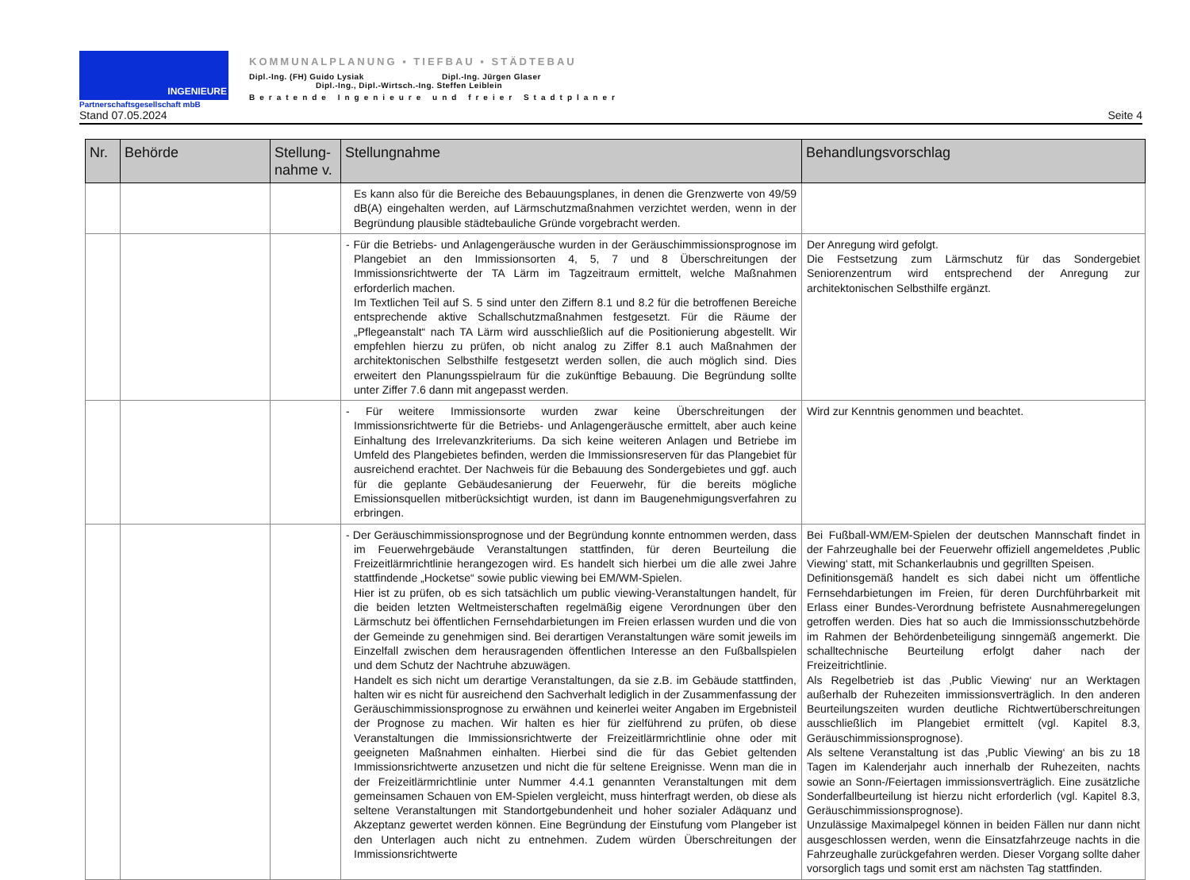INGENIEURE
Partnerschaftsgesellschaft mbB
KOMMUNALPLANUNG ▪ TIEFBAU ▪ STÄDTEBAU
Dipl.-Ing. (FH) Guido Lysiak Dipl.-Ing. Jürgen Glaser
Dipl.-Ing., Dipl.-Wirtsch.-Ing. Steffen Leiblein
Beratende Ingenieure und freier Stadtplaner
Stand 07.05.2024 Seite 4
| Nr. | Behörde | Stellung- nahme v. | Stellungnahme | Behandlungsvorschlag |
| --- | --- | --- | --- | --- |
| | | | Es kann also für die Bereiche des Bebauungsplanes, in denen die Grenzwerte von 49/59 dB(A) eingehalten werden, auf Lärmschutzmaßnahmen verzichtet werden, wenn in der Begründung plausible städtebauliche Gründe vorgebracht werden. | |
| | | | - Für die Betriebs- und Anlagengeräusche wurden in der Geräuschimmissionsprognose im Plangebiet an den Immissionsorten 4, 5, 7 und 8 Überschreitungen der Immissionsrichtwerte der TA Lärm im Tagzeitraum ermittelt, welche Maßnahmen erforderlich machen. Im Textlichen Teil auf S. 5 sind unter den Ziffern 8.1 und 8.2 für die betroffenen Bereiche entsprechende aktive Schallschutzmaßnahmen festgesetzt. Für die Räume der „Pflegeanstalt“ nach TA Lärm wird ausschließlich auf die Positionierung abgestellt. Wir empfehlen hierzu zu prüfen, ob nicht analog zu Ziffer 8.1 auch Maßnahmen der architektonischen Selbsthilfe festgesetzt werden sollen, die auch möglich sind. Dies erweitert den Planungsspielraum für die zukünftige Bebauung. Die Begründung sollte unter Ziffer 7.6 dann mit angepasst werden. | Der Anregung wird gefolgt. Die Festsetzung zum Lärmschutz für das Sondergebiet Seniorenzentrum wird entsprechend der Anregung zur architektonischen Selbsthilfe ergänzt. |
| | | | - Für weitere Immissionsorte wurden zwar keine Überschreitungen der Immissionsrichtwerte für die Betriebs- und Anlagengeräusche ermittelt, aber auch keine Einhaltung des Irrelevanzkriteriums. Da sich keine weiteren Anlagen und Betriebe im Umfeld des Plangebietes befinden, werden die Immissionsreserven für das Plangebiet für ausreichend erachtet. Der Nachweis für die Bebauung des Sondergebietes und ggf. auch für die geplante Gebäudesanierung der Feuerwehr, für die bereits mögliche Emissionsquellen mitberücksichtigt wurden, ist dann im Baugenehmigungsverfahren zu erbringen. | Wird zur Kenntnis genommen und beachtet. |
| | | | - Der Geräuschimmissionsprognose und der Begründung konnte entnommen werden, dass im Feuerwehrgebäude Veranstaltungen stattfinden, für deren Beurteilung die Freizeitlärmrichtlinie herangezogen wird. Es handelt sich hierbei um die alle zwei Jahre stattfindende „Hocketse“ sowie public viewing bei EM/WM-Spielen. Hier ist zu prüfen, ob es sich tatsächlich um public viewing-Veranstaltungen handelt, für die beiden letzten Weltmeisterschaften regelmäßig eigene Verordnungen über den Lärmschutz bei öffentlichen Fernsehdarbietungen im Freien erlassen wurden und die von der Gemeinde zu genehmigen sind. Bei derartigen Veranstaltungen wäre somit jeweils im Einzelfall zwischen dem herausragenden öffentlichen Interesse an den Fußballspielen und dem Schutz der Nachtruhe abzuwägen. Handelt es sich nicht um derartige Veranstaltungen, da sie z.B. im Gebäude stattfinden, halten wir es nicht für ausreichend den Sachverhalt lediglich in der Zusammenfassung der Geräuschimmissionsprognose zu erwähnen und keinerlei weiter Angaben im Ergebnisteil der Prognose zu machen. Wir halten es hier für zielführend zu prüfen, ob diese Veranstaltungen die Immissionsrichtwerte der Freizeitlärmrichtlinie ohne oder mit geeigneten Maßnahmen einhalten. Hierbei sind die für das Gebiet geltenden Immissionsrichtwerte anzusetzen und nicht die für seltene Ereignisse. Wenn man die in der Freizeitlärmrichtlinie unter Nummer 4.4.1 genannten Veranstaltungen mit dem gemeinsamen Schauen von EM-Spielen vergleicht, muss hinterfragt werden, ob diese als seltene Veranstaltungen mit Standortgebundenheit und hoher sozialer Adäquanz und Akzeptanz gewertet werden können. Eine Begründung der Einstufung vom Plangeber ist den Unterlagen auch nicht zu entnehmen. Zudem würden Überschreitungen der Immissionsrichtwerte | Bei Fußball-WM/EM-Spielen der deutschen Mannschaft findet in der Fahrzeughalle bei der Feuerwehr offiziell angemeldetes ‚Public Viewing‘ statt, mit Schankerlaubnis und gegrillten Speisen. Definitionsgemäß handelt es sich dabei nicht um öffentliche Fernsehdarbietungen im Freien, für deren Durchführbarkeit mit Erlass einer Bundes-Verordnung befristete Ausnahmeregelungen getroffen werden. Dies hat so auch die Immissionsschutzbehörde im Rahmen der Behördenbeteiligung sinngemäß angemerkt. Die schalltechnische Beurteilung erfolgt daher nach der Freizeitrichtlinie. Als Regelbetrieb ist das ‚Public Viewing‘ nur an Werktagen außerhalb der Ruhezeiten immissionsverträglich. In den anderen Beurteilungszeiten wurden deutliche Richtwertüberschreitungen ausschließlich im Plangebiet ermittelt (vgl. Kapitel 8.3, Geräuschimmissionsprognose). Als seltene Veranstaltung ist das ‚Public Viewing‘ an bis zu 18 Tagen im Kalenderjahr auch innerhalb der Ruhezeiten, nachts sowie an Sonn-/Feiertagen immissionsverträglich. Eine zusätzliche Sonderfallbeurteilung ist hierzu nicht erforderlich (vgl. Kapitel 8.3, Geräuschimmissionsprognose). Unzulässige Maximalpegel können in beiden Fällen nur dann nicht ausgeschlossen werden, wenn die Einsatzfahrzeuge nachts in die Fahrzeughalle zurückgefahren werden. Dieser Vorgang sollte daher vorsorglich tags und somit erst am nächsten Tag stattfinden. |